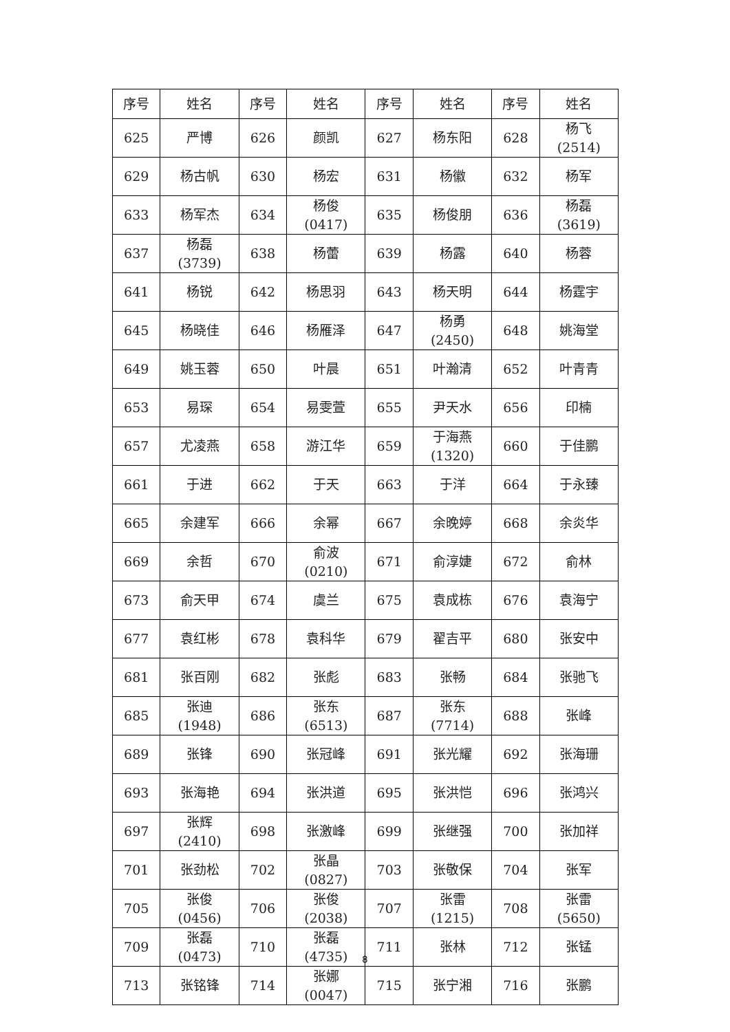| 序号 | 姓名 | 序号 | 姓名 | 序号 | 姓名 | 序号 | 姓名 |
| --- | --- | --- | --- | --- | --- | --- | --- |
| 625 | 严博 | 626 | 颜凯 | 627 | 杨东阳 | 628 | 杨飞 (2514) |
| 629 | 杨古帆 | 630 | 杨宏 | 631 | 杨徽 | 632 | 杨军 |
| 633 | 杨军杰 | 634 | 杨俊 (0417) | 635 | 杨俊朋 | 636 | 杨磊 (3619) |
| 637 | 杨磊 (3739) | 638 | 杨蕾 | 639 | 杨露 | 640 | 杨蓉 |
| 641 | 杨锐 | 642 | 杨思羽 | 643 | 杨天明 | 644 | 杨霆宇 |
| 645 | 杨晓佳 | 646 | 杨雁泽 | 647 | 杨勇 (2450) | 648 | 姚海堂 |
| 649 | 姚玉蓉 | 650 | 叶晨 | 651 | 叶瀚清 | 652 | 叶青青 |
| 653 | 易琛 | 654 | 易雯萱 | 655 | 尹天水 | 656 | 印楠 |
| 657 | 尤凌燕 | 658 | 游江华 | 659 | 于海燕 (1320) | 660 | 于佳鹏 |
| 661 | 于进 | 662 | 于天 | 663 | 于洋 | 664 | 于永臻 |
| 665 | 余建军 | 666 | 余幂 | 667 | 余晚婷 | 668 | 余炎华 |
| 669 | 余哲 | 670 | 俞波 (0210) | 671 | 俞淳婕 | 672 | 俞林 |
| 673 | 俞天甲 | 674 | 虞兰 | 675 | 袁成栋 | 676 | 袁海宁 |
| 677 | 袁红彬 | 678 | 袁科华 | 679 | 翟吉平 | 680 | 张安中 |
| 681 | 张百刚 | 682 | 张彪 | 683 | 张畅 | 684 | 张驰飞 |
| 685 | 张迪 (1948) | 686 | 张东 (6513) | 687 | 张东 (7714) | 688 | 张峰 |
| 689 | 张锋 | 690 | 张冠峰 | 691 | 张光耀 | 692 | 张海珊 |
| 693 | 张海艳 | 694 | 张洪道 | 695 | 张洪恺 | 696 | 张鸿兴 |
| 697 | 张辉 (2410) | 698 | 张激峰 | 699 | 张继强 | 700 | 张加祥 |
| 701 | 张劲松 | 702 | 张晶 (0827) | 703 | 张敬保 | 704 | 张军 |
| 705 | 张俊 (0456) | 706 | 张俊 (2038) | 707 | 张雷 (1215) | 708 | 张雷 (5650) |
| 709 | 张磊 (0473) | 710 | 张磊 (4735) | 711 | 张林 | 712 | 张锰 |
| 713 | 张铭锋 | 714 | 张娜 (0047) | 715 | 张宁湘 | 716 | 张鹏 |
8